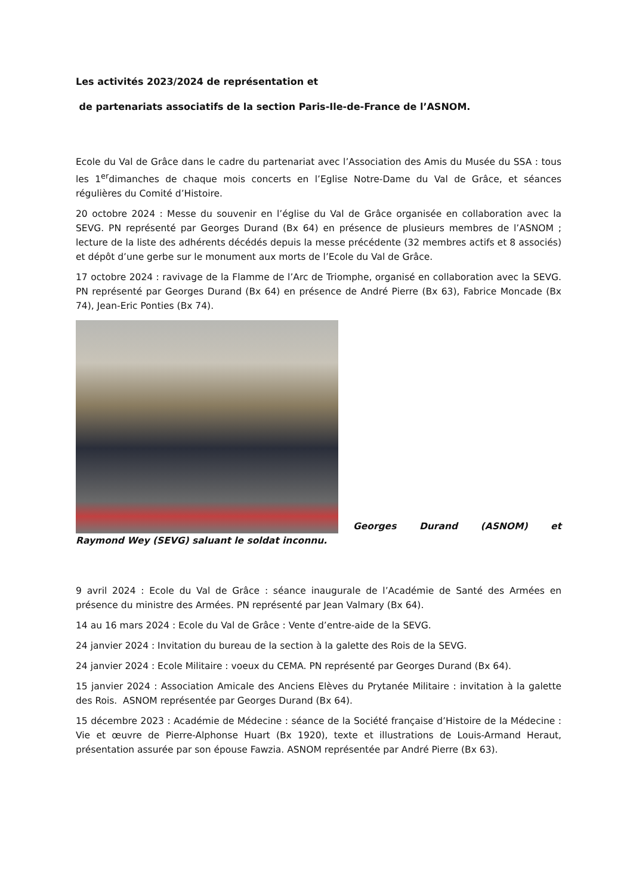Les activités 2023/2024 de représentation et
de partenariats associatifs de la section Paris-Ile-de-France de l’ASNOM.
Ecole du Val de Grâce dans le cadre du partenariat avec l’Association des Amis du Musée du SSA : tous les 1<sup>er</sup>dimanches de chaque mois concerts en l’Eglise Notre-Dame du Val de Grâce, et séances régulières du Comité d’Histoire.
20 octobre 2024 : Messe du souvenir en l’église du Val de Grâce organisée en collaboration avec la SEVG. PN représenté par Georges Durand (Bx 64) en présence de plusieurs membres de l’ASNOM ; lecture de la liste des adhérents décédés depuis la messe précédente (32 membres actifs et 8 associés) et dépôt d’une gerbe sur le monument aux morts de l’Ecole du Val de Grâce.
17 octobre 2024 : ravivage de la Flamme de l’Arc de Triomphe, organisé en collaboration avec la SEVG. PN représenté par Georges Durand (Bx 64) en présence de André Pierre (Bx 63), Fabrice Moncade (Bx 74), Jean-Eric Ponties (Bx 74).
Georges Durand (ASNOM) et
Raymond Wey (SEVG) saluant le soldat inconnu.
9 avril 2024 : Ecole du Val de Grâce : séance inaugurale de l’Académie de Santé des Armées en présence du ministre des Armées. PN représenté par Jean Valmary (Bx 64).
14 au 16 mars 2024 : Ecole du Val de Grâce : Vente d’entre-aide de la SEVG.
24 janvier 2024 : Invitation du bureau de la section à la galette des Rois de la SEVG.
24 janvier 2024 : Ecole Militaire : voeux du CEMA. PN représenté par Georges Durand (Bx 64).
15 janvier 2024 : Association Amicale des Anciens Elèves du Prytanée Militaire : invitation à la galette des Rois. ASNOM représentée par Georges Durand (Bx 64).
15 décembre 2023 : Académie de Médecine : séance de la Société française d’Histoire de la Médecine : Vie et œuvre de Pierre-Alphonse Huart (Bx 1920), texte et illustrations de Louis-Armand Heraut, présentation assurée par son épouse Fawzia. ASNOM représentée par André Pierre (Bx 63).